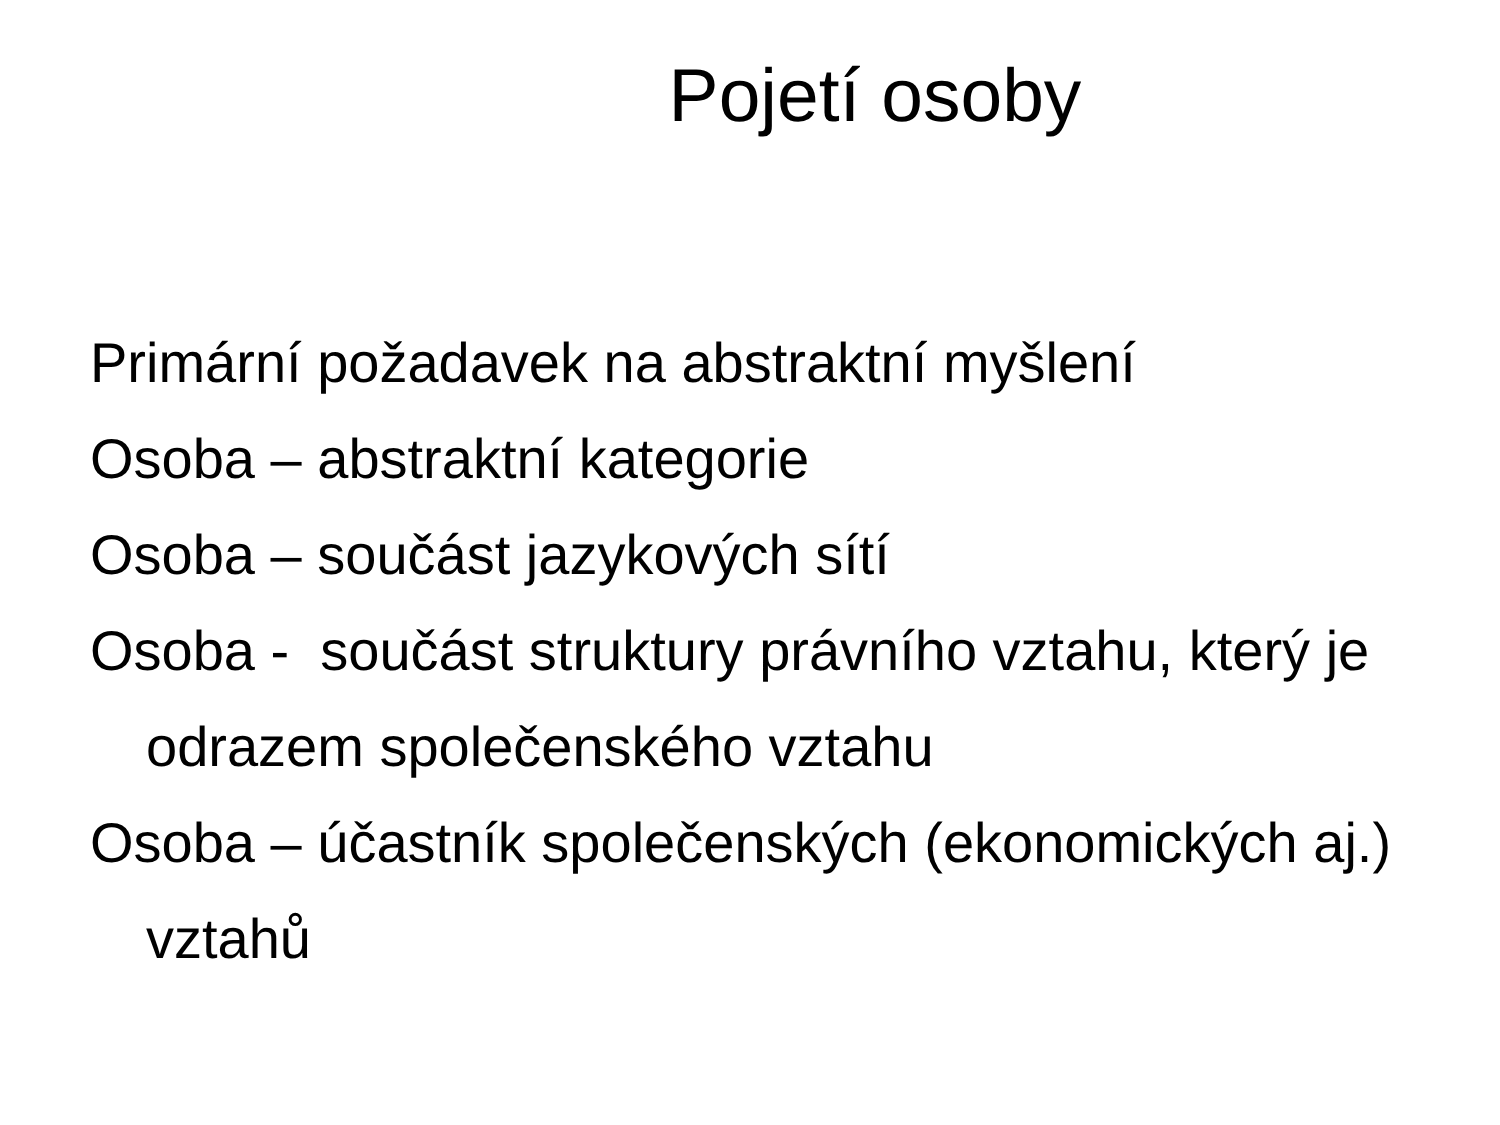Pojetí osoby
Primární požadavek na abstraktní myšlení
Osoba – abstraktní kategorie
Osoba – součást jazykových sítí
Osoba - součást struktury právního vztahu, který je odrazem společenského vztahu
Osoba – účastník společenských (ekonomických aj.) vztahů